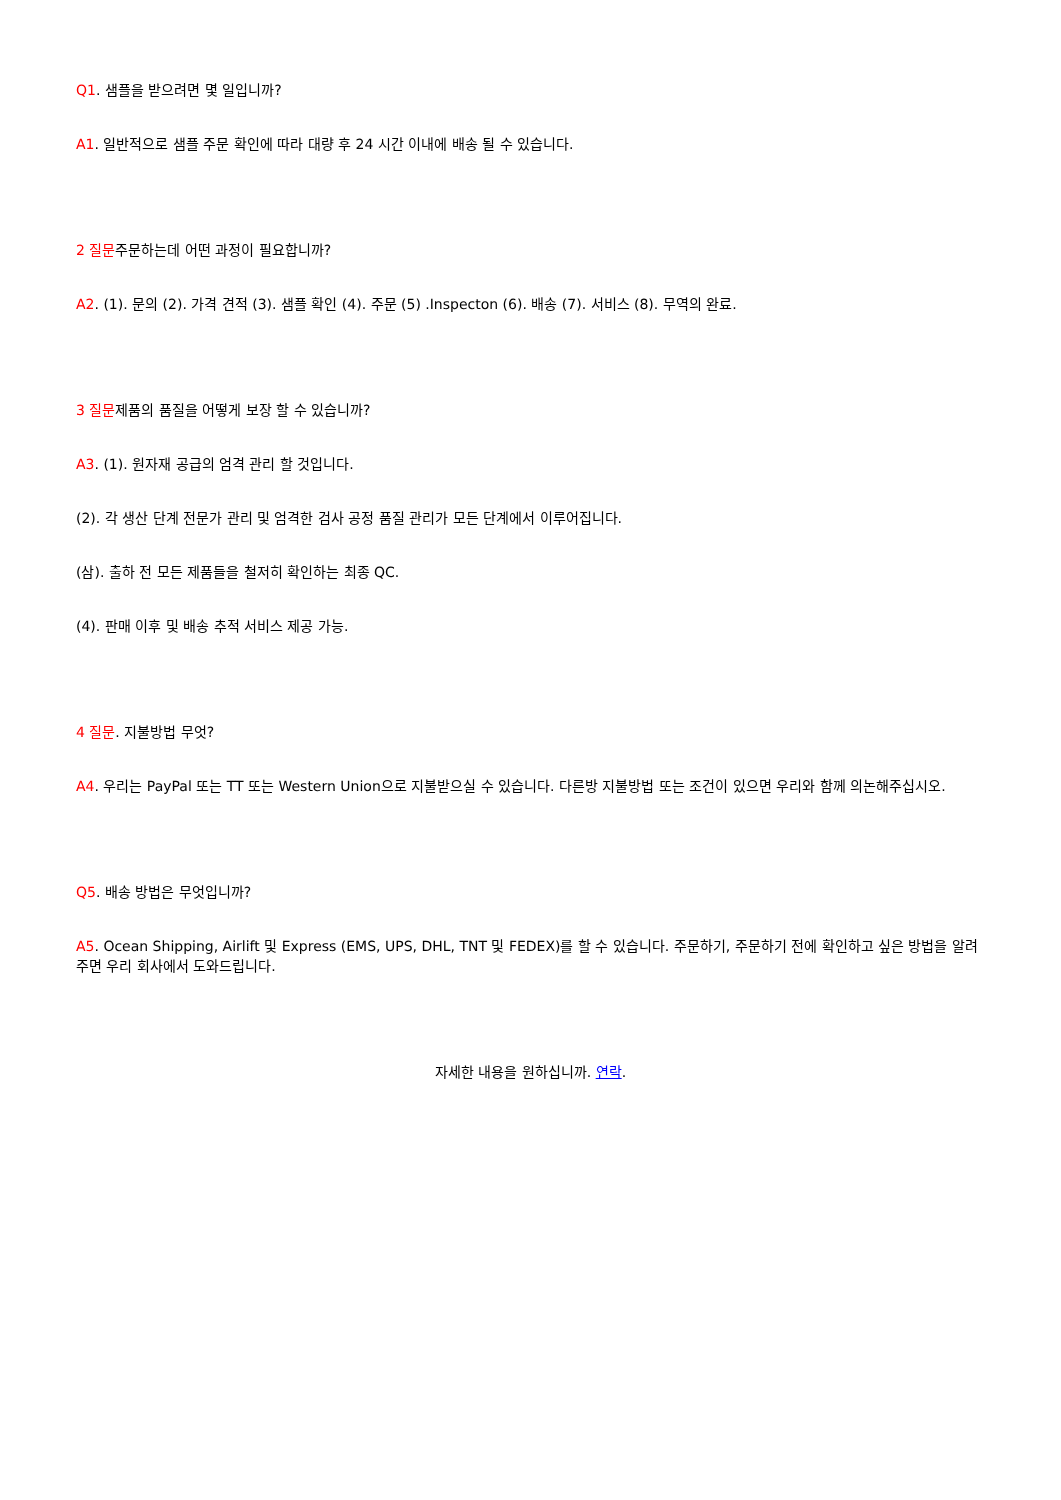Q1. 샘플을 받으려면 몇 일입니까?
A1. 일반적으로 샘플 주문 확인에 따라 대량 후 24 시간 이내에 배송 될 수 있습니다.
2 질문주문하는데 어떤 과정이 필요합니까?
A2. (1). 문의 (2). 가격 견적 (3). 샘플 확인 (4). 주문 (5) .Inspecton (6). 배송 (7). 서비스 (8). 무역의 완료.
3 질문제품의 품질을 어떻게 보장 할 수 있습니까?
A3. (1). 원자재 공급의 엄격 관리 할 것입니다.
(2). 각 생산 단계 전문가 관리 및 엄격한 검사 공정 품질 관리가 모든 단계에서 이루어집니다.
(삼). 출하 전 모든 제품들을 철저히 확인하는 최종 QC.
(4). 판매 이후 및 배송 추적 서비스 제공 가능.
4 질문. 지불방법 무엇?
A4. 우리는 PayPal 또는 TT 또는 Western Union으로 지불받으실 수 있습니다. 다른방 지불방법 또는 조건이 있으면 우리와 함께 의논해주십시오.
Q5. 배송 방법은 무엇입니까?
A5. Ocean Shipping, Airlift 및 Express (EMS, UPS, DHL, TNT 및 FEDEX)를 할 수 있습니다. 주문하기, 주문하기 전에 확인하고 싶은 방법을 알려주면 우리 회사에서 도와드립니다.
자세한 내용을 원하십니까. 연락.